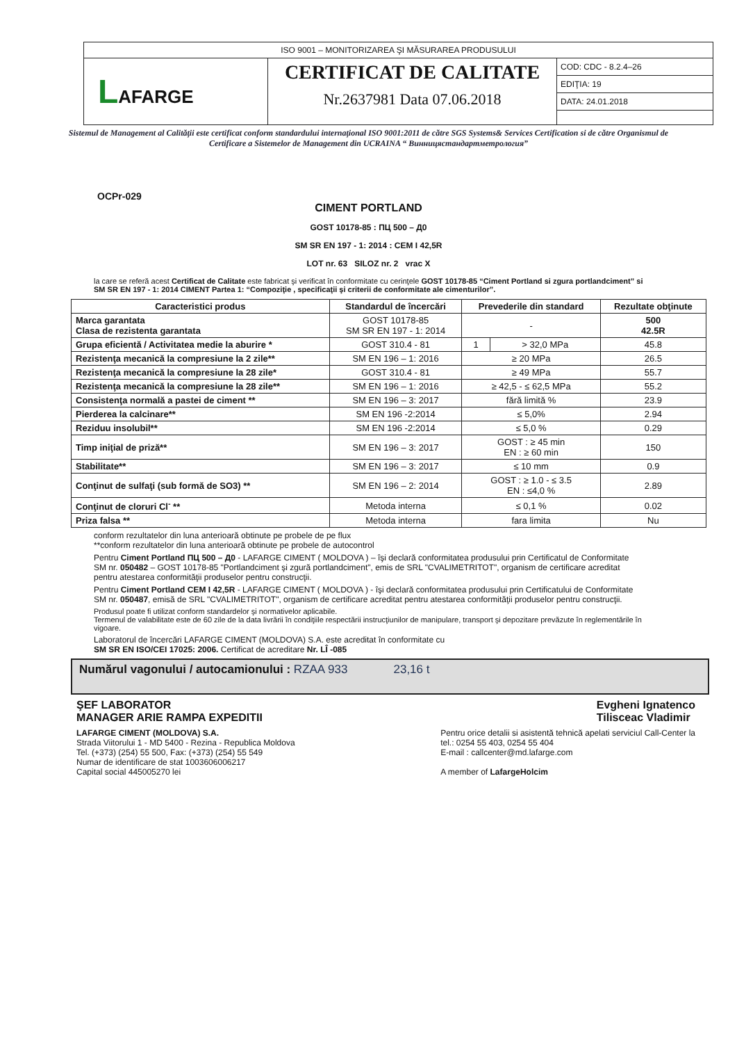ISO 9001 – MONITORIZAREA ŞI MĂSURAREA PRODUSULUI
LAFARGE
CERTIFICAT DE CALITATE
Nr.2637981 Data 07.06.2018
COD: CDC - 8.2.4–26
EDIŢIA: 19
DATA: 24.01.2018
Sistemul de Management al Calităţii este certificat conform standardului internaţional ISO 9001:2011 de către SGS Systems& Services Certification si de către Organismul de Certificare a Sistemelor de Management din UCRAINA “ Винницястандартметрология”
OCPr-029
CIMENT PORTLAND
GOST 10178-85 : ПЦ 500 – Д0
SM SR EN 197 - 1: 2014 : CEM I 42,5R
LOT nr. 63 SILOZ nr. 2 vrac X
la care se referă acest Certificat de Calitate este fabricat şi verificat în conformitate cu cerinţele GOST 10178-85 “Ciment Portland si zgura portlandciment” si SM SR EN 197 - 1: 2014 CIMENT Partea 1: “Compoziţie , specificaţii şi criterii de conformitate ale cimenturilor”.
| Caracteristici produs | Standardul de încercări | Prevederile din standard | | Rezultate obţinute |
| --- | --- | --- | --- | --- |
| Marca garantata Clasa de rezistenta garantata | GOST 10178-85 SM SR EN 197 - 1: 2014 | - | | 500 42.5R |
| Grupa eficientă / Activitatea medie la aburire * | GOST 310.4 - 81 | 1 | > 32,0 MPa | 45.8 |
| Rezistenţa mecanică la compresiune la 2 zile** | SM EN 196 – 1: 2016 | ≥ 20 MPa | | 26.5 |
| Rezistenţa mecanică la compresiune la 28 zile* | GOST 310.4 - 81 | ≥ 49 MPa | | 55.7 |
| Rezistenţa mecanică la compresiune la 28 zile** | SM EN 196 – 1: 2016 | ≥ 42,5 - ≤ 62,5 MPa | | 55.2 |
| Consistenţa normală a pastei de ciment ** | SM EN 196 – 3: 2017 | fără limită % | | 23.9 |
| Pierderea la calcinare** | SM EN 196 -2:2014 | ≤ 5,0% | | 2.94 |
| Reziduu insolubil** | SM EN 196 -2:2014 | ≤ 5,0 % | | 0.29 |
| Timp iniţial de priză** | SM EN 196 – 3: 2017 | GOST : ≥ 45 min EN : ≥ 60 min | | 150 |
| Stabilitate** | SM EN 196 – 3: 2017 | ≤ 10 mm | | 0.9 |
| Conţinut de sulfaţi (sub formă de SO3) ** | SM EN 196 – 2: 2014 | GOST : ≥ 1.0 - ≤ 3.5 EN : ≤4,0 % | | 2.89 |
| Conţinut de cloruri Cl<sup>-</sup> ** | Metoda interna | ≤ 0,1 % | | 0.02 |
| Priza falsa ** | Metoda interna | fara limita | | Nu |
conform rezultatelor din luna anterioară obtinute pe probele de pe flux
**conform rezultatelor din luna anterioară obtinute pe probele de autocontrol
Pentru Ciment Portland ПЦ 500 – Д0 - LAFARGE CIMENT ( MOLDOVA ) – îşi declară conformitatea produsului prin Certificatul de Conformitate SM nr. 050482 – GOST 10178-85 "Portlandciment şi zgură portlandciment", emis de SRL "CVALIMETRITOT", organism de certificare acreditat pentru atestarea conformităţii produselor pentru construcţii.
Pentru Ciment Portland CEM I 42,5R - LAFARGE CIMENT ( MOLDOVA ) - îşi declară conformitatea produsului prin Certificatului de Conformitate SM nr. 050487, emisă de SRL "CVALIMETRITOT", organism de certificare acreditat pentru atestarea conformităţii produselor pentru construcţii.
Produsul poate fi utilizat conform standardelor şi normativelor aplicabile.
Termenul de valabilitate este de 60 zile de la data livrării în condiţiile respectării instrucţiunilor de manipulare, transport şi depozitare prevăzute în reglementările în vigoare.
Laboratorul de încercări LAFARGE CIMENT (MOLDOVA) S.A. este acreditat în conformitate cu
SM SR EN ISO/CEI 17025: 2006. Certificat de acreditare Nr. LÎ -085
Numărul vagonului / autocamionului : RZAA 933 23,16 t
ŞEF LABORATOR
MANAGER ARIE RAMPA EXPEDITII
Evgheni Ignatenco
Tilisceac Vladimir
LAFARGE CIMENT (MOLDOVA) S.A.
Strada Viitorului 1 - MD 5400 - Rezina - Republica Moldova
Tel. (+373) (254) 55 500, Fax: (+373) (254) 55 549
Numar de identificare de stat 1003606006217
Capital social 445005270 lei
Pentru orice detalii si asistentă tehnică apelati serviciul Call-Center la
tel.: 0254 55 403, 0254 55 404
E-mail : callcenter@md.lafarge.com
A member of LafargeHolcim